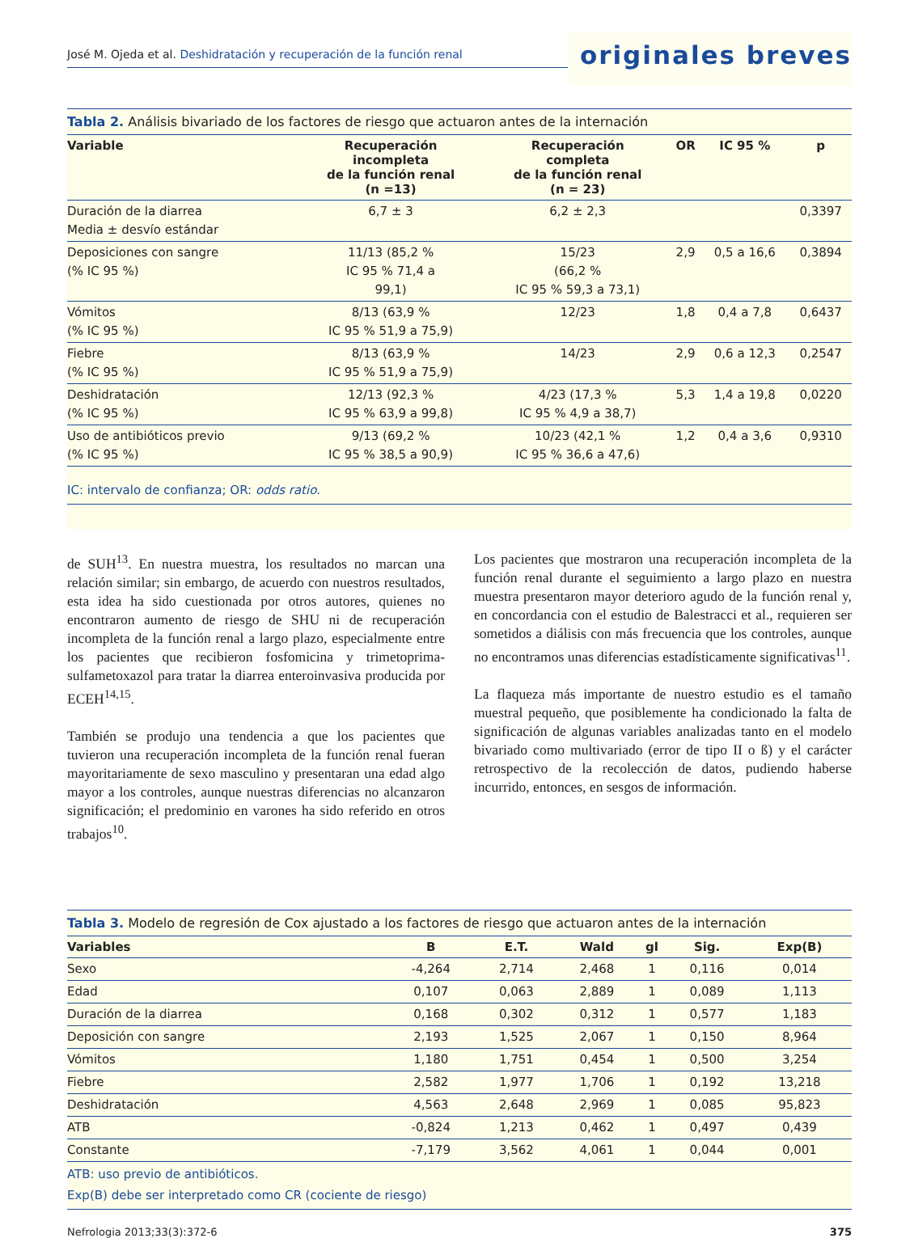José M. Ojeda et al. Deshidratación y recuperación de la función renal
originales breves
Tabla 2. Análisis bivariado de los factores de riesgo que actuaron antes de la internación
| Variable | Recuperación incompleta de la función renal (n =13) | Recuperación completa de la función renal (n = 23) | OR | IC 95 % | p |
| --- | --- | --- | --- | --- | --- |
| Duración de la diarrea Media ± desvío estándar | 6,7 ± 3 | 6,2 ± 2,3 | | | 0,3397 |
| Deposiciones con sangre (% IC 95 %) | 11/13 (85,2 % IC 95 % 71,4 a 99,1) | 15/23 (66,2 % IC 95 % 59,3 a 73,1) | 2,9 | 0,5 a 16,6 | 0,3894 |
| Vómitos (% IC 95 %) | 8/13 (63,9 % IC 95 % 51,9 a 75,9) | 12/23 | 1,8 | 0,4 a 7,8 | 0,6437 |
| Fiebre (% IC 95 %) | 8/13 (63,9 % IC 95 % 51,9 a 75,9) | 14/23 | 2,9 | 0,6 a 12,3 | 0,2547 |
| Deshidratación (% IC 95 %) | 12/13 (92,3 % IC 95 % 63,9 a 99,8) | 4/23 (17,3 % IC 95 % 4,9 a 38,7) | 5,3 | 1,4 a 19,8 | 0,0220 |
| Uso de antibióticos previo (% IC 95 %) | 9/13 (69,2 % IC 95 % 38,5 a 90,9) | 10/23 (42,1 % IC 95 % 36,6 a 47,6) | 1,2 | 0,4 a 3,6 | 0,9310 |
IC: intervalo de confianza; OR: odds ratio.
de SUH<sup>13</sup>. En nuestra muestra, los resultados no marcan una relación similar; sin embargo, de acuerdo con nuestros resultados, esta idea ha sido cuestionada por otros autores, quienes no encontraron aumento de riesgo de SHU ni de recuperación incompleta de la función renal a largo plazo, especialmente entre los pacientes que recibieron fosfomicina y trimetoprima-sulfametoxazol para tratar la diarrea enteroinvasiva producida por ECEH<sup>14,15</sup>.
También se produjo una tendencia a que los pacientes que tuvieron una recuperación incompleta de la función renal fueran mayoritariamente de sexo masculino y presentaran una edad algo mayor a los controles, aunque nuestras diferencias no alcanzaron significación; el predominio en varones ha sido referido en otros trabajos<sup>10</sup>.
Los pacientes que mostraron una recuperación incompleta de la función renal durante el seguimiento a largo plazo en nuestra muestra presentaron mayor deterioro agudo de la función renal y, en concordancia con el estudio de Balestracci et al., requieren ser sometidos a diálisis con más frecuencia que los controles, aunque no encontramos unas diferencias estadísticamente significativas<sup>11</sup>.
La flaqueza más importante de nuestro estudio es el tamaño muestral pequeño, que posiblemente ha condicionado la falta de significación de algunas variables analizadas tanto en el modelo bivariado como multivariado (error de tipo II o ß) y el carácter retrospectivo de la recolección de datos, pudiendo haberse incurrido, entonces, en sesgos de información.
Tabla 3. Modelo de regresión de Cox ajustado a los factores de riesgo que actuaron antes de la internación
| Variables | B | E.T. | Wald | gl | Sig. | Exp(B) |
| --- | --- | --- | --- | --- | --- | --- |
| Sexo | -4,264 | 2,714 | 2,468 | 1 | 0,116 | 0,014 |
| Edad | 0,107 | 0,063 | 2,889 | 1 | 0,089 | 1,113 |
| Duración de la diarrea | 0,168 | 0,302 | 0,312 | 1 | 0,577 | 1,183 |
| Deposición con sangre | 2,193 | 1,525 | 2,067 | 1 | 0,150 | 8,964 |
| Vómitos | 1,180 | 1,751 | 0,454 | 1 | 0,500 | 3,254 |
| Fiebre | 2,582 | 1,977 | 1,706 | 1 | 0,192 | 13,218 |
| Deshidratación | 4,563 | 2,648 | 2,969 | 1 | 0,085 | 95,823 |
| ATB | -0,824 | 1,213 | 0,462 | 1 | 0,497 | 0,439 |
| Constante | -7,179 | 3,562 | 4,061 | 1 | 0,044 | 0,001 |
ATB: uso previo de antibióticos.
Exp(B) debe ser interpretado como CR (cociente de riesgo)
Nefrologia 2013;33(3):372-6 375